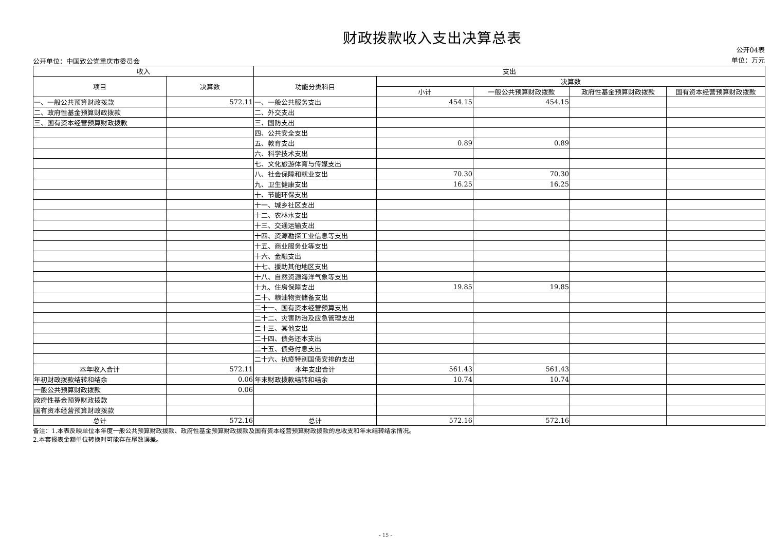财政拨款收入支出决算总表
公开单位：中国致公党重庆市委员会
公开04表
单位：万元
| 收入 | | 支出 | | | | |
| --- | --- | --- | --- | --- | --- | --- |
| 项目 | 决算数 | 功能分类科目 | 决算数 | | | |
| | | | 小计 | 一般公共预算财政拨款 | 政府性基金预算财政拨款 | 国有资本经营预算财政拨款 |
| 一、一般公共预算财政拨款 | 572.11 | 一、一般公共服务支出 | 454.15 | 454.15 | | |
| 二、政府性基金预算财政拨款 | | 二、外交支出 | | | | |
| 三、国有资本经营预算财政拨款 | | 三、国防支出 | | | | |
| | | 四、公共安全支出 | | | | |
| | | 五、教育支出 | 0.89 | 0.89 | | |
| | | 六、科学技术支出 | | | | |
| | | 七、文化旅游体育与传媒支出 | | | | |
| | | 八、社会保障和就业支出 | 70.30 | 70.30 | | |
| | | 九、卫生健康支出 | 16.25 | 16.25 | | |
| | | 十、节能环保支出 | | | | |
| | | 十一、城乡社区支出 | | | | |
| | | 十二、农林水支出 | | | | |
| | | 十三、交通运输支出 | | | | |
| | | 十四、资源勘探工业信息等支出 | | | | |
| | | 十五、商业服务业等支出 | | | | |
| | | 十六、金融支出 | | | | |
| | | 十七、援助其他地区支出 | | | | |
| | | 十八、自然资源海洋气象等支出 | | | | |
| | | 十九、住房保障支出 | 19.85 | 19.85 | | |
| | | 二十、粮油物资储备支出 | | | | |
| | | 二十一、国有资本经营预算支出 | | | | |
| | | 二十二、灾害防治及应急管理支出 | | | | |
| | | 二十三、其他支出 | | | | |
| | | 二十四、债务还本支出 | | | | |
| | | 二十五、债务付息支出 | | | | |
| | | 二十六、抗疫特别国债安排的支出 | | | | |
| 本年收入合计 | 572.11 | 本年支出合计 | 561.43 | 561.43 | | |
| 年初财政拨款结转和结余 | 0.06 | 年末财政拨款结转和结余 | 10.74 | 10.74 | | |
| 一般公共预算财政拨款 | 0.06 | | | | | |
| 政府性基金预算财政拨款 | | | | | | |
| 国有资本经营预算财政拨款 | | | | | | |
| 总计 | 572.16 | 总计 | 572.16 | 572.16 | | |
备注：1.本表反映单位本年度一般公共预算财政拨款、政府性基金预算财政拨款及国有资本经营预算财政拨款的总收支和年末结转结余情况。
2.本套报表金额单位转换时可能存在尾数误差。
- 15 -